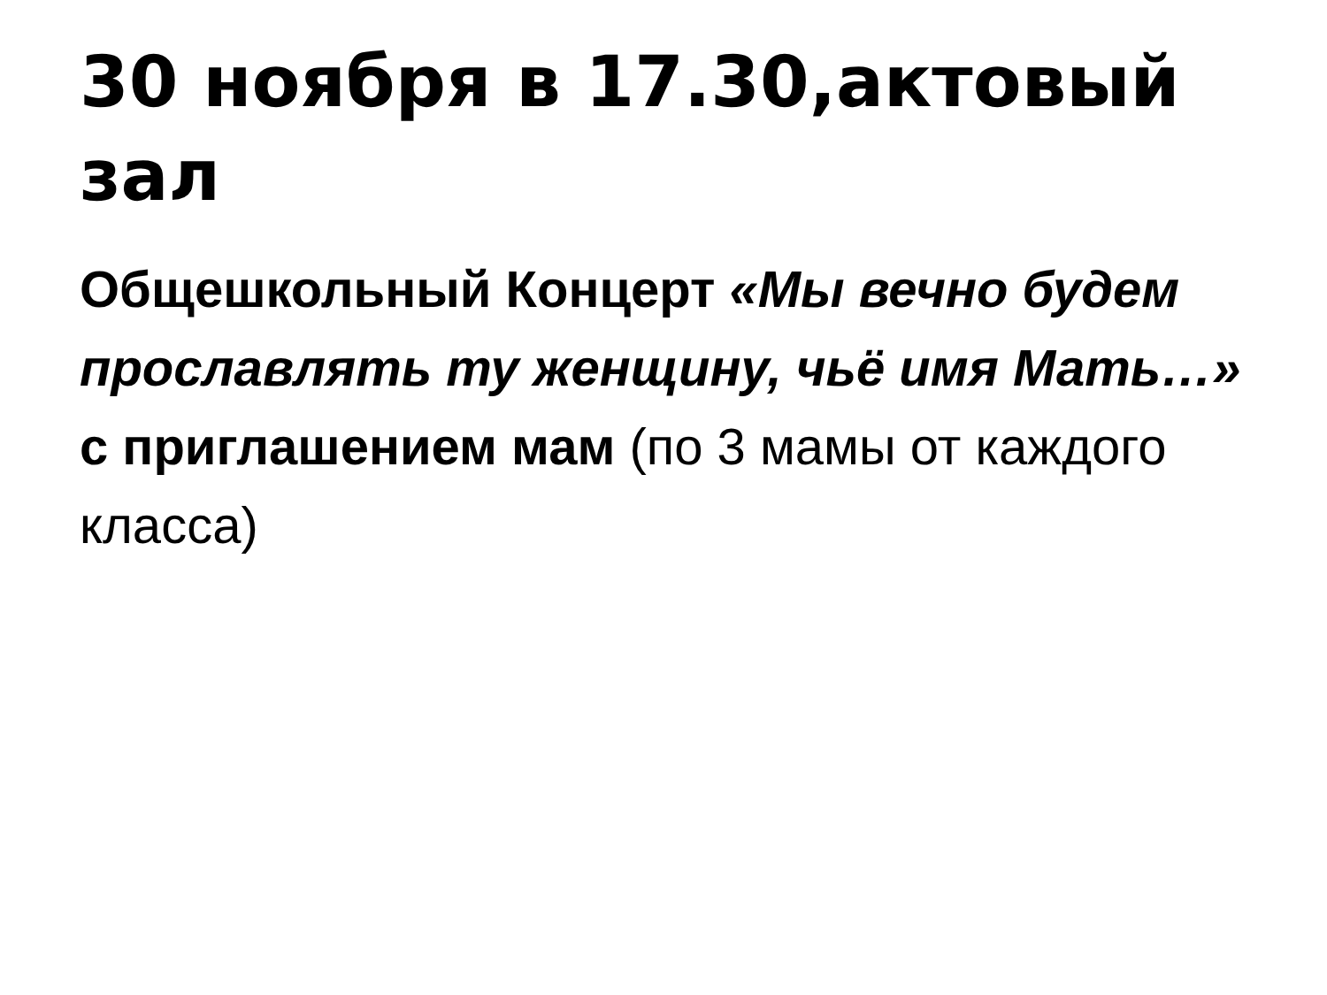30 ноября в 17.30,актовый зал
Общешкольный Концерт «Мы вечно будем прославлять ту женщину, чьё имя Мать…» с приглашением мам (по 3 мамы от каждого класса)